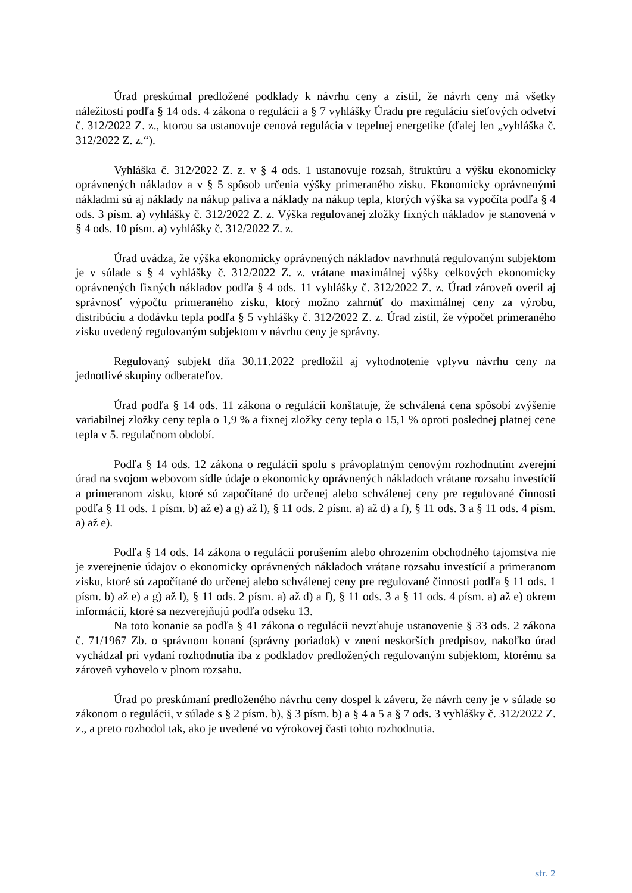Úrad preskúmal predložené podklady k návrhu ceny a zistil, že návrh ceny má všetky náležitosti podľa § 14 ods. 4 zákona o regulácii a § 7 vyhlášky Úradu pre reguláciu sieťových odvetví č. 312/2022 Z. z., ktorou sa ustanovuje cenová regulácia v tepelnej energetike (ďalej len „vyhláška č. 312/2022 Z. z.“).
Vyhláška č. 312/2022 Z. z. v § 4 ods. 1 ustanovuje rozsah, štruktúru a výšku ekonomicky oprávnených nákladov a v § 5 spôsob určenia výšky primeraného zisku. Ekonomicky oprávnenými nákladmi sú aj náklady na nákup paliva a náklady na nákup tepla, ktorých výška sa vypočíta podľa § 4 ods. 3 písm. a) vyhlášky č. 312/2022 Z. z. Výška regulovanej zložky fixných nákladov je stanovená v § 4 ods. 10 písm. a) vyhlášky č. 312/2022 Z. z.
Úrad uvádza, že výška ekonomicky oprávnených nákladov navrhnutá regulovaným subjektom je v súlade s § 4 vyhlášky č. 312/2022 Z. z. vrátane maximálnej výšky celkových ekonomicky oprávnených fixných nákladov podľa § 4 ods. 11 vyhlášky č. 312/2022 Z. z. Úrad zároveň overil aj správnosť výpočtu primeraného zisku, ktorý možno zahrnúť do maximálnej ceny za výrobu, distribúciu a dodávku tepla podľa § 5 vyhlášky č. 312/2022 Z. z. Úrad zistil, že výpočet primeraného zisku uvedený regulovaným subjektom v návrhu ceny je správny.
Regulovaný subjekt dňa 30.11.2022 predložil aj vyhodnotenie vplyvu návrhu ceny na jednotlivé skupiny odberateľov.
Úrad podľa § 14 ods. 11 zákona o regulácii konštatuje, že schválená cena spôsobí zvýšenie variabilnej zložky ceny tepla o 1,9 % a fixnej zložky ceny tepla o 15,1 % oproti poslednej platnej cene tepla v 5. regulačnom období.
Podľa § 14 ods. 12 zákona o regulácii spolu s právoplatným cenovým rozhodnutím zverejní úrad na svojom webovom sídle údaje o ekonomicky oprávnených nákladoch vrátane rozsahu investícií a primeranom zisku, ktoré sú započítané do určenej alebo schválenej ceny pre regulované činnosti podľa § 11 ods. 1 písm. b) až e) a g) až l), § 11 ods. 2 písm. a) až d) a f), § 11 ods. 3 a § 11 ods. 4 písm. a) až e).
Podľa § 14 ods. 14 zákona o regulácii porušením alebo ohrozením obchodného tajomstva nie je zverejnenie údajov o ekonomicky oprávnených nákladoch vrátane rozsahu investícií a primeranom zisku, ktoré sú započítané do určenej alebo schválenej ceny pre regulované činnosti podľa § 11 ods. 1 písm. b) až e) a g) až l), § 11 ods. 2 písm. a) až d) a f), § 11 ods. 3 a § 11 ods. 4 písm. a) až e) okrem informácií, ktoré sa nezverejňujú podľa odseku 13.
Na toto konanie sa podľa § 41 zákona o regulácii nevzťahuje ustanovenie § 33 ods. 2 zákona č. 71/1967 Zb. o správnom konaní (správny poriadok) v znení neskorších predpisov, nakoľko úrad vychádzal pri vydaní rozhodnutia iba z podkladov predložených regulovaným subjektom, ktorému sa zároveň vyhovelo v plnom rozsahu.
Úrad po preskúmaní predloženého návrhu ceny dospel k záveru, že návrh ceny je v súlade so zákonom o regulácii, v súlade s § 2 písm. b), § 3 písm. b) a § 4 a 5 a § 7 ods. 3 vyhlášky č. 312/2022 Z. z., a preto rozhodol tak, ako je uvedené vo výrokovej časti tohto rozhodnutia.
str. 2